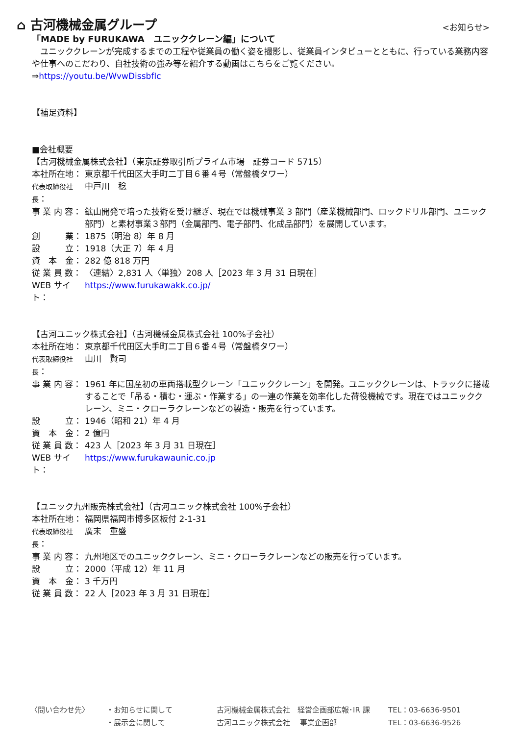⌂ 古河機械金属グループ
<お知らせ>
「MADE by FURUKAWA　ユニッククレーン編」について
　ユニッククレーンが完成するまでの工程や従業員の働く姿を撮影し、従業員インタビューとともに、行っている業務内容や仕事へのこだわり、自社技術の強み等を紹介する動画はこちらをご覧ください。
⇒https://youtu.be/WvwDissbfIc
【補足資料】
■会社概要
【古河機械金属株式会社】（東京証券取引所プライム市場　証券コード 5715）
本社所在地： 東京都千代田区大手町二丁目６番４号（常盤橋タワー）
代表取締役社長： 中戸川　稔
事 業 内 容： 鉱山開発で培った技術を受け継ぎ、現在では機械事業 3 部門（産業機械部門、ロックドリル部門、ユニック部門）と素材事業３部門（金属部門、電子部門、化成品部門）を展開しています。
創　　　業： 1875（明治 8）年 8 月
設　　　立： 1918（大正 7）年 4 月
資　本　金： 282 億 818 万円
従 業 員 数： 〈連結〉2,831 人〈単独〉208 人［2023 年 3 月 31 日現在］
WEB サイト： https://www.furukawakk.co.jp/
【古河ユニック株式会社】（古河機械金属株式会社 100%子会社）
本社所在地： 東京都千代田区大手町二丁目６番４号（常盤橋タワー）
代表取締役社長： 山川　賢司
事 業 内 容： 1961 年に国産初の車両搭載型クレーン「ユニッククレーン」を開発。ユニッククレーンは、トラックに搭載することで「吊る・積む・運ぶ・作業する」の一連の作業を効率化した荷役機械です。現在ではユニッククレーン、ミニ・クローラクレーンなどの製造・販売を行っています。
設　　　立： 1946（昭和 21）年 4 月
資　本　金： 2 億円
従 業 員 数： 423 人［2023 年 3 月 31 日現在］
WEB サイト： https://www.furukawaunic.co.jp
【ユニック九州販売株式会社】（古河ユニック株式会社 100%子会社）
本社所在地： 福岡県福岡市博多区板付 2-1-31
代表取締役社長： 廣末　重盛
事 業 内 容： 九州地区でのユニッククレーン、ミニ・クローラクレーンなどの販売を行っています。
設　　　立： 2000（平成 12）年 11 月
資　本　金： 3 千万円
従 業 員 数： 22 人［2023 年 3 月 31 日現在］
〈問い合わせ先〉 ・お知らせに関して 古河機械金属株式会社　経営企画部広報･IR 課 TEL：03-6636-9501 ・展示会に関して 古河ユニック株式会社　 事業企画部 TEL：03-6636-9526